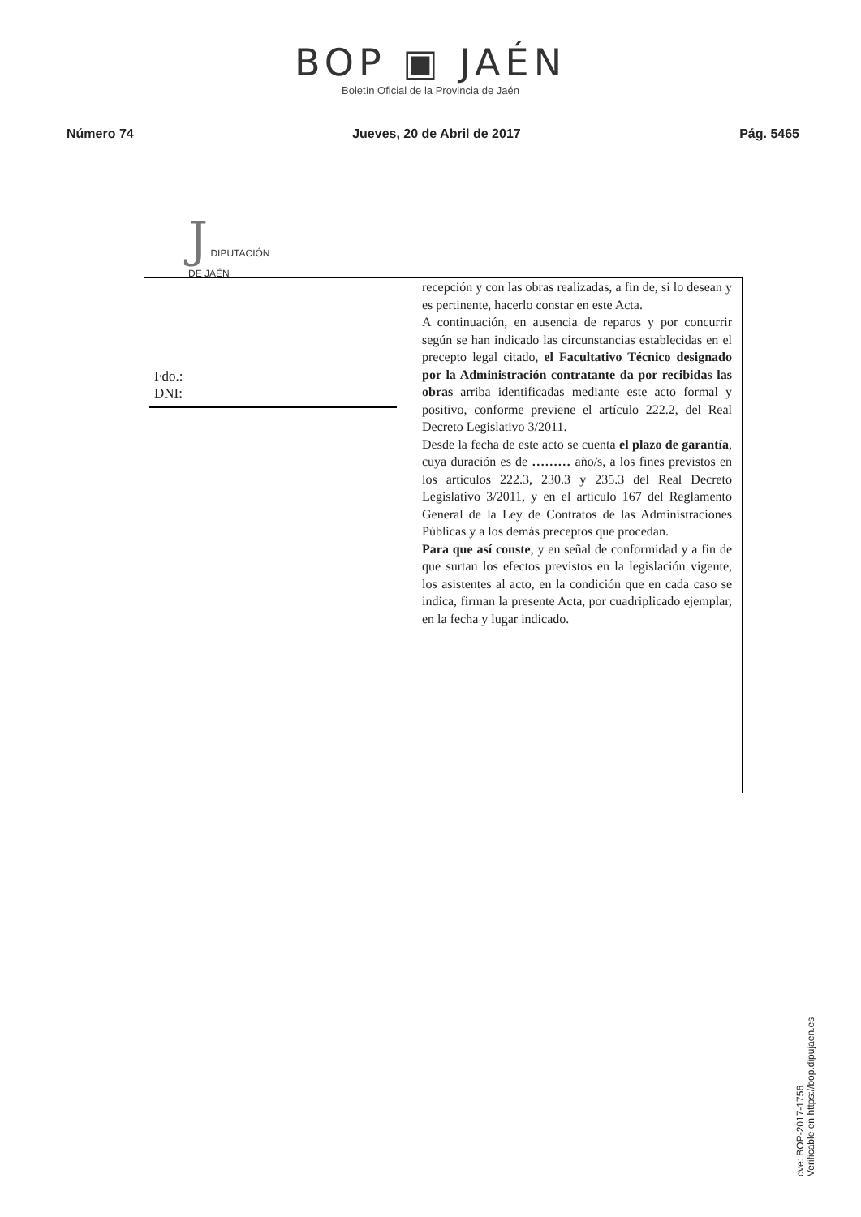BOP ▣ JAÉN
Boletín Oficial de la Provincia de Jaén
Número 74 Jueves, 20 de Abril de 2017 Pág. 5465
J DIPUTACIÓN
DE JAÉN
Fdo.:
DNI:
recepción y con las obras realizadas, a fin de, si lo desean y es pertinente, hacerlo constar en este Acta.
A continuación, en ausencia de reparos y por concurrir según se han indicado las circunstancias establecidas en el precepto legal citado, el Facultativo Técnico designado por la Administración contratante da por recibidas las obras arriba identificadas mediante este acto formal y positivo, conforme previene el artículo 222.2, del Real Decreto Legislativo 3/2011.
Desde la fecha de este acto se cuenta el plazo de garantía, cuya duración es de ……… año/s, a los fines previstos en los artículos 222.3, 230.3 y 235.3 del Real Decreto Legislativo 3/2011, y en el artículo 167 del Reglamento General de la Ley de Contratos de las Administraciones Públicas y a los demás preceptos que procedan.
Para que así conste, y en señal de conformidad y a fin de que surtan los efectos previstos en la legislación vigente, los asistentes al acto, en la condición que en cada caso se indica, firman la presente Acta, por cuadriplicado ejemplar, en la fecha y lugar indicado.
cve: BOP-2017-1756
Verificable en https://bop.dipujaen.es